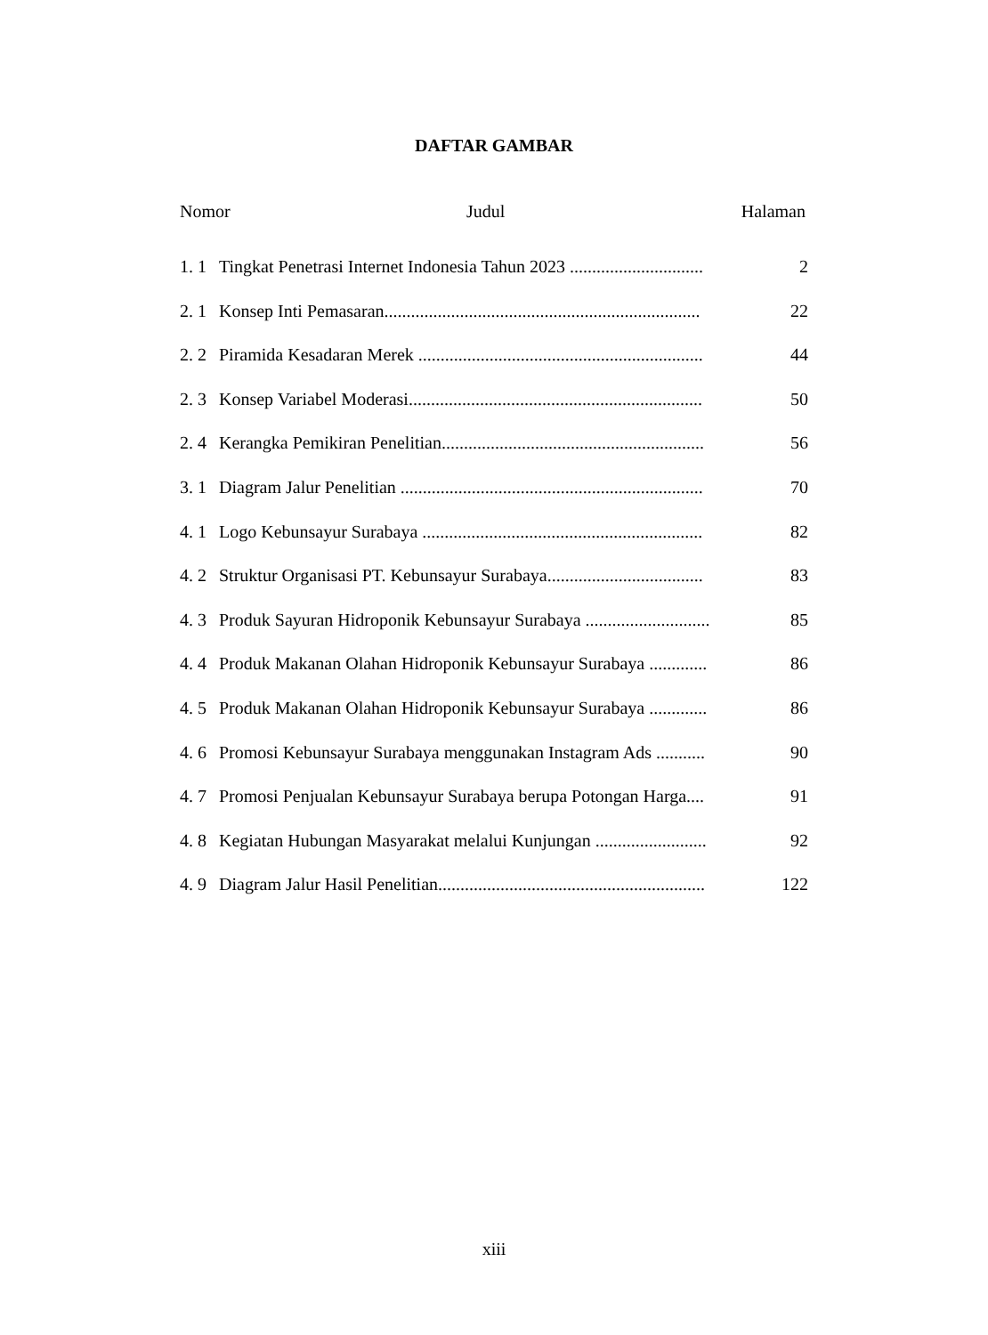DAFTAR GAMBAR
Nomor Judul Halaman
1. 1 Tingkat Penetrasi Internet Indonesia Tahun 2023 .............................. 2
2. 1 Konsep Inti Pemasaran....................................................................... 22
2. 2 Piramida Kesadaran Merek ................................................................ 44
2. 3 Konsep Variabel Moderasi.................................................................. 50
2. 4 Kerangka Pemikiran Penelitian........................................................... 56
3. 1 Diagram Jalur Penelitian .................................................................... 70
4. 1 Logo Kebunsayur Surabaya ............................................................... 82
4. 2 Struktur Organisasi PT. Kebunsayur Surabaya................................... 83
4. 3 Produk Sayuran Hidroponik Kebunsayur Surabaya ............................ 85
4. 4 Produk Makanan Olahan Hidroponik Kebunsayur Surabaya ............. 86
4. 5 Produk Makanan Olahan Hidroponik Kebunsayur Surabaya ............. 86
4. 6 Promosi Kebunsayur Surabaya menggunakan Instagram Ads ........... 90
4. 7 Promosi Penjualan Kebunsayur Surabaya berupa Potongan Harga.... 91
4. 8 Kegiatan Hubungan Masyarakat melalui Kunjungan ......................... 92
4. 9 Diagram Jalur Hasil Penelitian............................................................ 122
xiii